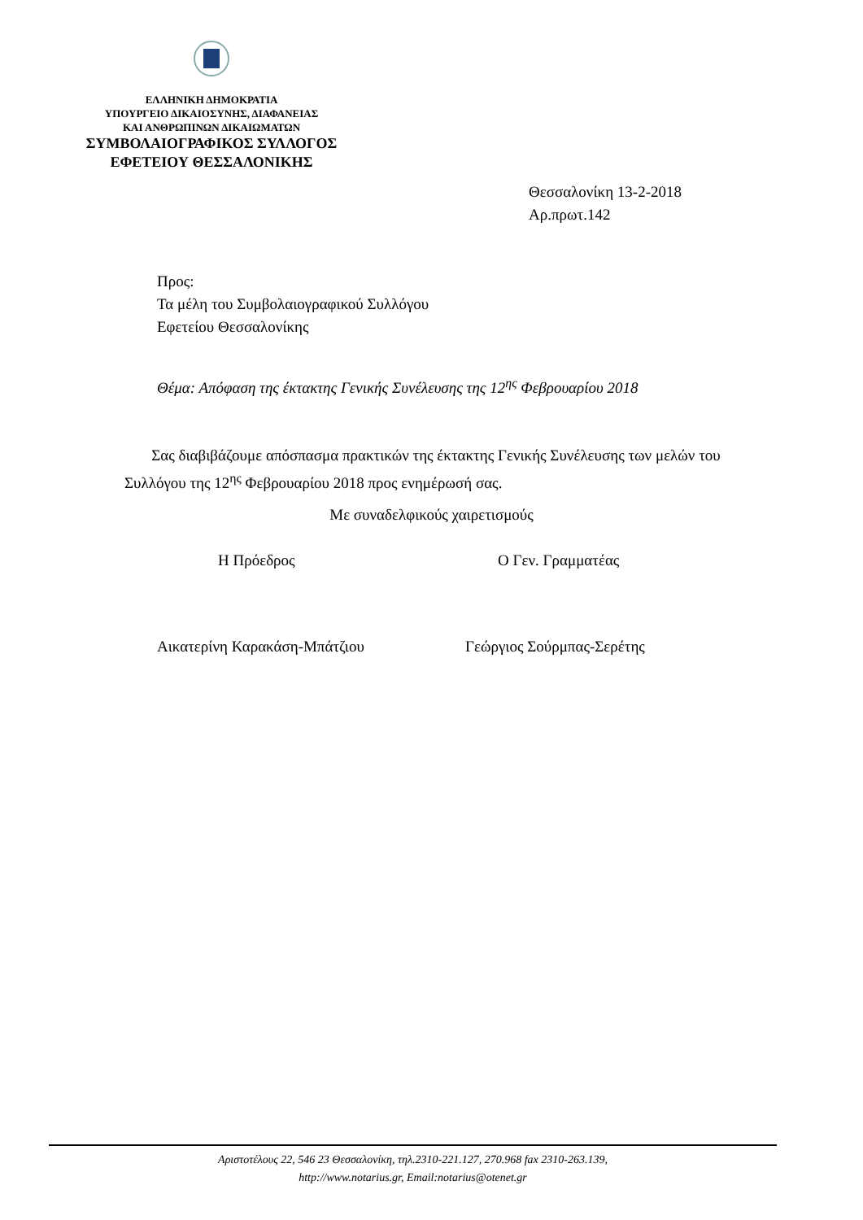ΕΛΛΗΝΙΚΗ ΔΗΜΟΚΡΑΤΙΑ
ΥΠΟΥΡΓΕΙΟ ΔΙΚΑΙΟΣΥΝΗΣ, ΔΙΑΦΑΝΕΙΑΣ
ΚΑΙ ΑΝΘΡΩΠΙΝΩΝ ΔΙΚΑΙΩΜΑΤΩΝ
ΣΥΜΒΟΛΑΙΟΓΡΑΦΙΚΟΣ ΣΥΛΛΟΓΟΣ
ΕΦΕΤΕΙΟΥ ΘΕΣΣΑΛΟΝΙΚΗΣ
Θεσσαλονίκη 13-2-2018
Αρ.πρωτ.142
Προς:
Τα μέλη του Συμβολαιογραφικού Συλλόγου
Εφετείου Θεσσαλονίκης
Θέμα: Απόφαση της έκτακτης Γενικής Συνέλευσης της 12<sup>ης</sup> Φεβρουαρίου 2018
Σας διαβιβάζουμε απόσπασμα πρακτικών της έκτακτης Γενικής Συνέλευσης των μελών του Συλλόγου της 12<sup>ης</sup> Φεβρουαρίου 2018 προς ενημέρωσή σας.
Με συναδελφικούς χαιρετισμούς
Η Πρόεδρος Ο Γεν. Γραμματέας
Αικατερίνη Καρακάση-Μπάτζιου Γεώργιος Σούρμπας-Σερέτης
Αριστοτέλους 22, 546 23 Θεσσαλονίκη, τηλ.2310-221.127, 270.968 fax 2310-263.139,
http://www.notarius.gr, Email:notarius@otenet.gr